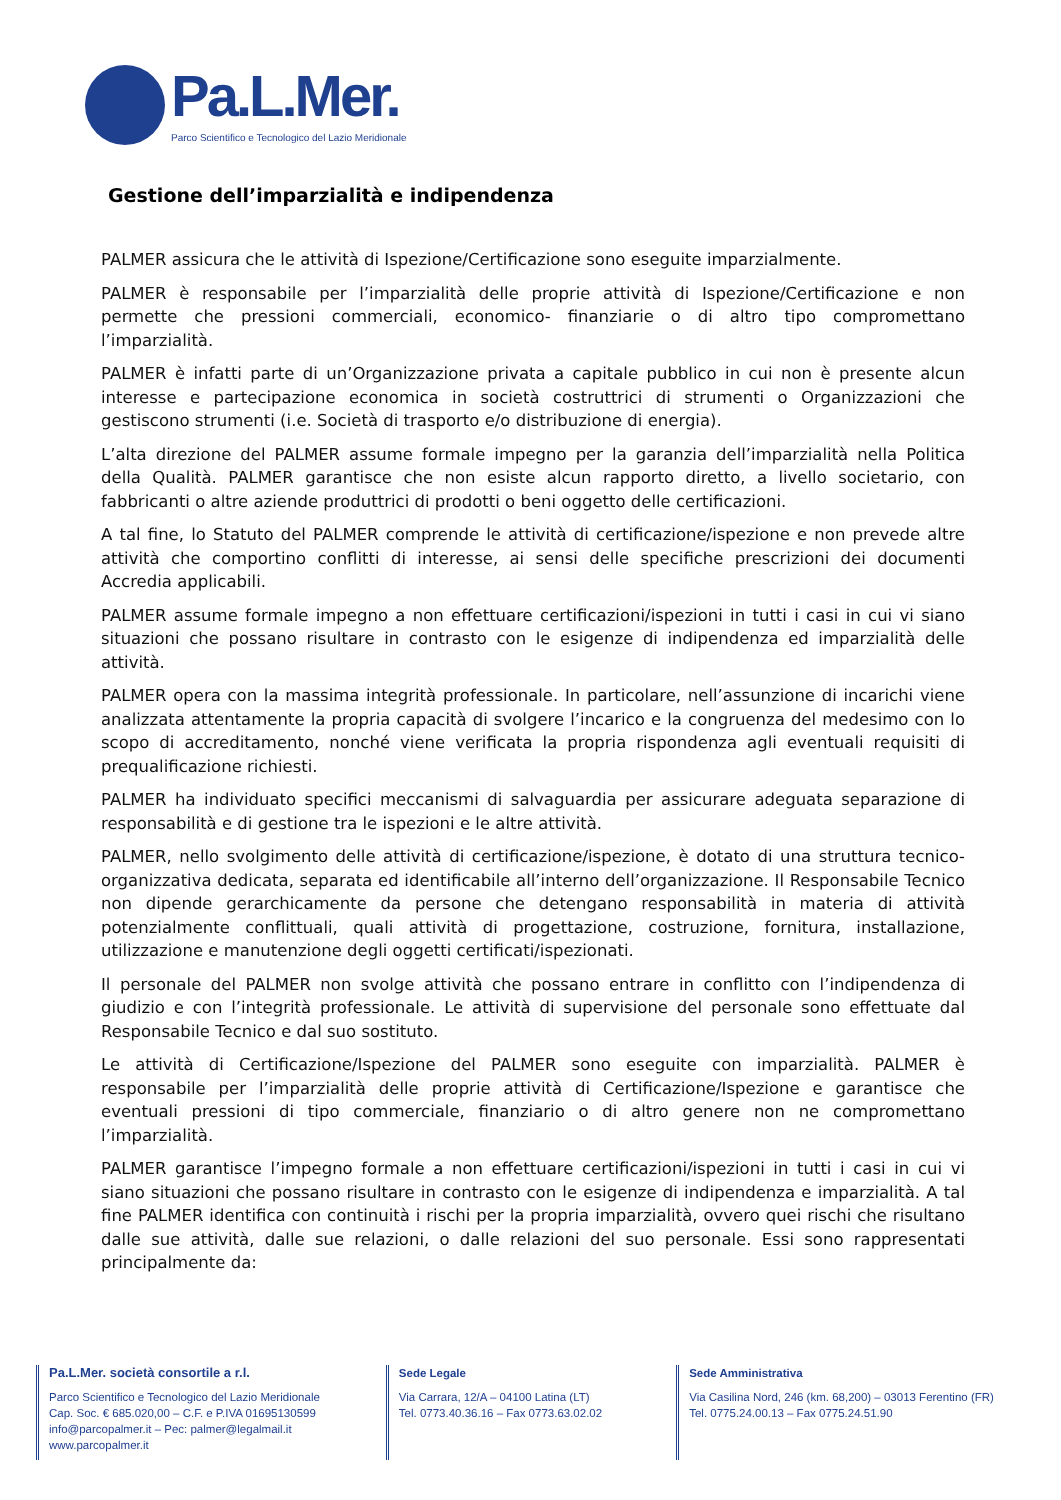Pa.L.Mer.
Parco Scientifico e Tecnologico del Lazio Meridionale
Gestione dell’imparzialità e indipendenza
PALMER assicura che le attività di Ispezione/Certificazione sono eseguite imparzialmente.
PALMER è responsabile per l’imparzialità delle proprie attività di Ispezione/Certificazione e non permette che pressioni commerciali, economico- finanziarie o di altro tipo compromettano l’imparzialità.
PALMER è infatti parte di un’Organizzazione privata a capitale pubblico in cui non è presente alcun interesse e partecipazione economica in società costruttrici di strumenti o Organizzazioni che gestiscono strumenti (i.e. Società di trasporto e/o distribuzione di energia).
L’alta direzione del PALMER assume formale impegno per la garanzia dell’imparzialità nella Politica della Qualità. PALMER garantisce che non esiste alcun rapporto diretto, a livello societario, con fabbricanti o altre aziende produttrici di prodotti o beni oggetto delle certificazioni.
A tal fine, lo Statuto del PALMER comprende le attività di certificazione/ispezione e non prevede altre attività che comportino conflitti di interesse, ai sensi delle specifiche prescrizioni dei documenti Accredia applicabili.
PALMER assume formale impegno a non effettuare certificazioni/ispezioni in tutti i casi in cui vi siano situazioni che possano risultare in contrasto con le esigenze di indipendenza ed imparzialità delle attività.
PALMER opera con la massima integrità professionale. In particolare, nell’assunzione di incarichi viene analizzata attentamente la propria capacità di svolgere l’incarico e la congruenza del medesimo con lo scopo di accreditamento, nonché viene verificata la propria rispondenza agli eventuali requisiti di prequalificazione richiesti.
PALMER ha individuato specifici meccanismi di salvaguardia per assicurare adeguata separazione di responsabilità e di gestione tra le ispezioni e le altre attività.
PALMER, nello svolgimento delle attività di certificazione/ispezione, è dotato di una struttura tecnico-organizzativa dedicata, separata ed identificabile all’interno dell’organizzazione. Il Responsabile Tecnico non dipende gerarchicamente da persone che detengano responsabilità in materia di attività potenzialmente conflittuali, quali attività di progettazione, costruzione, fornitura, installazione, utilizzazione e manutenzione degli oggetti certificati/ispezionati.
Il personale del PALMER non svolge attività che possano entrare in conflitto con l’indipendenza di giudizio e con l’integrità professionale. Le attività di supervisione del personale sono effettuate dal Responsabile Tecnico e dal suo sostituto.
Le attività di Certificazione/Ispezione del PALMER sono eseguite con imparzialità. PALMER è responsabile per l’imparzialità delle proprie attività di Certificazione/Ispezione e garantisce che eventuali pressioni di tipo commerciale, finanziario o di altro genere non ne compromettano l’imparzialità.
PALMER garantisce l’impegno formale a non effettuare certificazioni/ispezioni in tutti i casi in cui vi siano situazioni che possano risultare in contrasto con le esigenze di indipendenza e imparzialità. A tal fine PALMER identifica con continuità i rischi per la propria imparzialità, ovvero quei rischi che risultano dalle sue attività, dalle sue relazioni, o dalle relazioni del suo personale. Essi sono rappresentati principalmente da:
Pa.L.Mer. società consortile a r.l.
Parco Scientifico e Tecnologico del Lazio Meridionale
Cap. Soc. € 685.020,00 – C.F. e P.IVA 01695130599
info@parcopalmer.it – Pec: palmer@legalmail.it
www.parcopalmer.it
Sede Legale
Via Carrara, 12/A – 04100 Latina (LT)
Tel. 0773.40.36.16 – Fax 0773.63.02.02
Sede Amministrativa
Via Casilina Nord, 246 (km. 68,200) – 03013 Ferentino (FR)
Tel. 0775.24.00.13 – Fax 0775.24.51.90